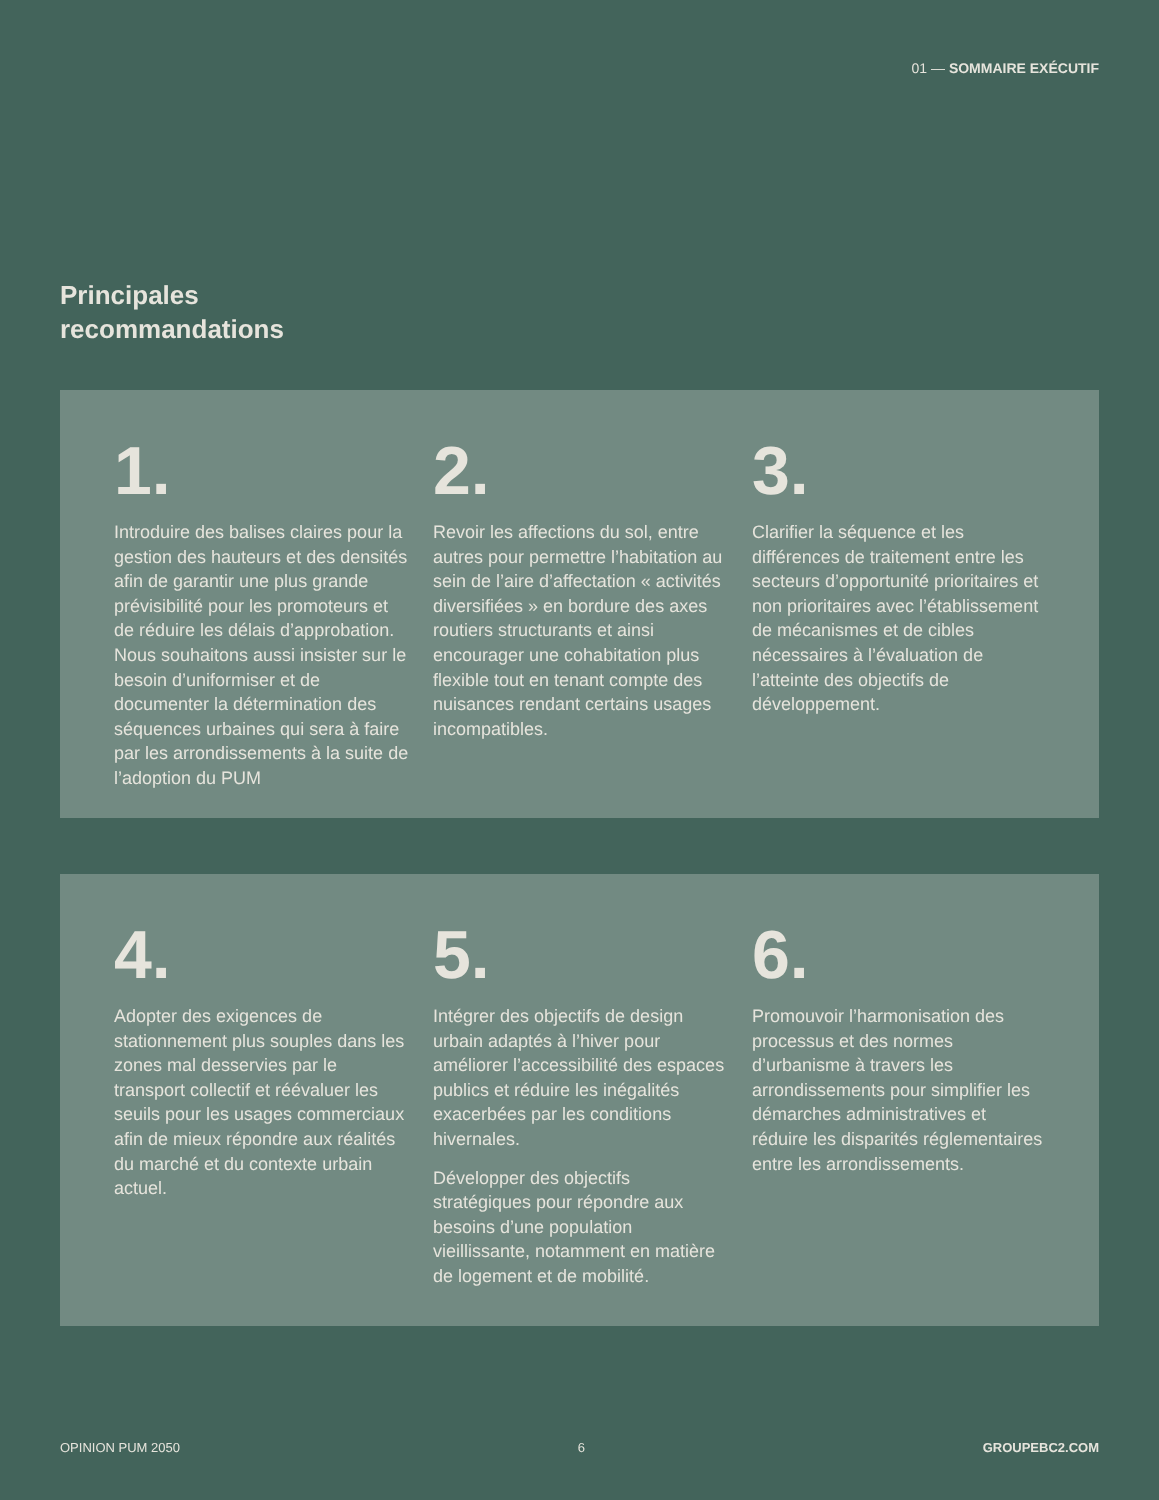01 — SOMMAIRE EXÉCUTIF
Principales
recommandations
1.
Introduire des balises claires pour la gestion des hauteurs et des densités afin de garantir une plus grande prévisibilité pour les promoteurs et de réduire les délais d’approbation. Nous souhaitons aussi insister sur le besoin d’uniformiser et de documenter la détermination des séquences urbaines qui sera à faire par les arrondissements à la suite de l’adoption du PUM
2.
Revoir les affections du sol, entre autres pour permettre l’habitation au sein de l’aire d’affectation « activités diversifiées » en bordure des axes routiers structurants et ainsi encourager une cohabitation plus flexible tout en tenant compte des nuisances rendant certains usages incompatibles.
3.
Clarifier la séquence et les différences de traitement entre les secteurs d’opportunité prioritaires et non prioritaires avec l’établissement de mécanismes et de cibles nécessaires à l’évaluation de l’atteinte des objectifs de développement.
4.
Adopter des exigences de stationnement plus souples dans les zones mal desservies par le transport collectif et réévaluer les seuils pour les usages commerciaux afin de mieux répondre aux réalités du marché et du contexte urbain actuel.
5.
Intégrer des objectifs de design urbain adaptés à l’hiver pour améliorer l’accessibilité des espaces publics et réduire les inégalités exacerbées par les conditions hivernales.
Développer des objectifs stratégiques pour répondre aux besoins d’une population vieillissante, notamment en matière de logement et de mobilité.
6.
Promouvoir l’harmonisation des processus et des normes d’urbanisme à travers les arrondissements pour simplifier les démarches administratives et réduire les disparités réglementaires entre les arrondissements.
OPINION PUM 2050 6 GROUPEBC2.COM